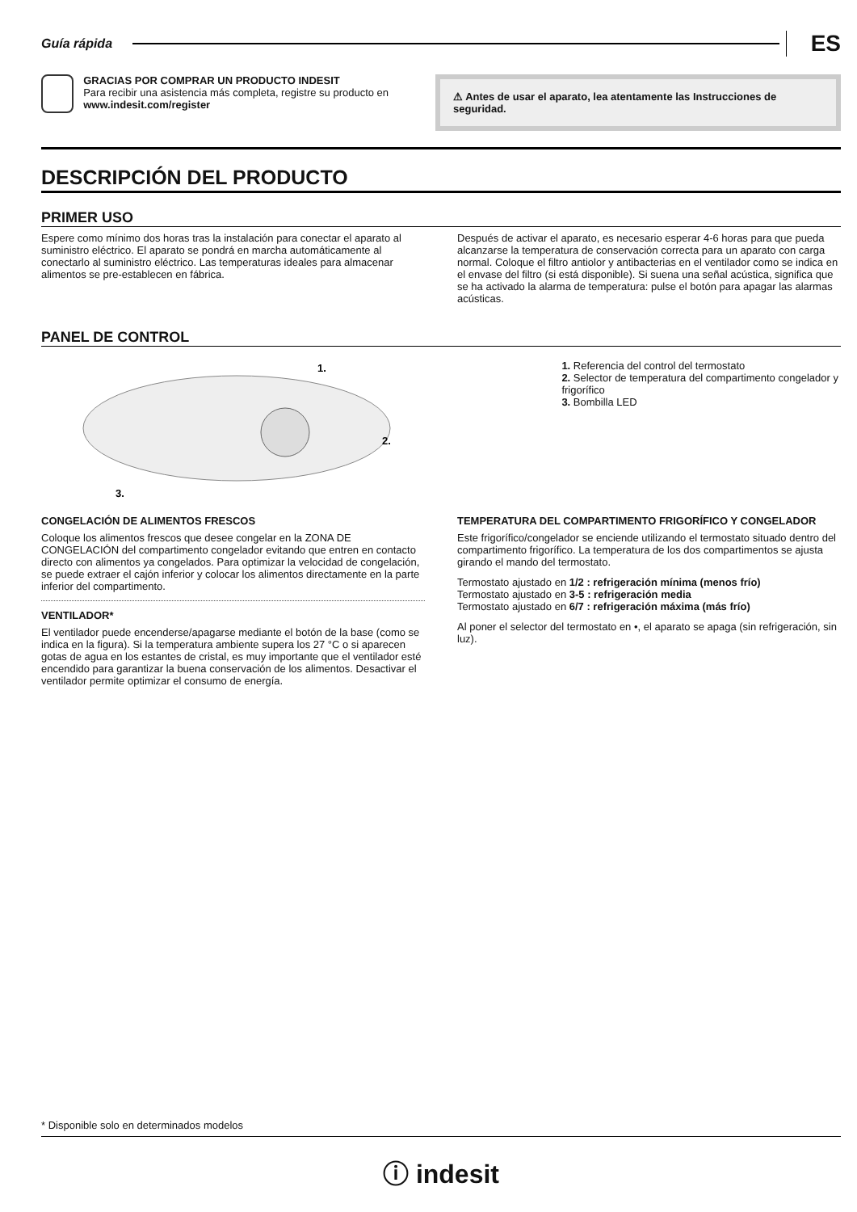Guía rápida
ES
GRACIAS POR COMPRAR UN PRODUCTO INDESIT
Para recibir una asistencia más completa, registre su producto en www.indesit.com/register
⚠ Antes de usar el aparato, lea atentamente las Instrucciones de seguridad.
DESCRIPCIÓN DEL PRODUCTO
PRIMER USO
Espere como mínimo dos horas tras la instalación para conectar el aparato al suministro eléctrico. El aparato se pondrá en marcha automáticamente al conectarlo al suministro eléctrico. Las temperaturas ideales para almacenar alimentos se pre-establecen en fábrica.
Después de activar el aparato, es necesario esperar 4-6 horas para que pueda alcanzarse la temperatura de conservación correcta para un aparato con carga normal. Coloque el filtro antiolor y antibacterias en el ventilador como se indica en el envase del filtro (si está disponible). Si suena una señal acústica, significa que se ha activado la alarma de temperatura: pulse el botón para apagar las alarmas acústicas.
PANEL DE CONTROL
1.
2.
3.
1. Referencia del control del termostato
2. Selector de temperatura del compartimento congelador y frigorífico
3. Bombilla LED
CONGELACIÓN DE ALIMENTOS FRESCOS
Coloque los alimentos frescos que desee congelar en la ZONA DE CONGELACIÓN del compartimento congelador evitando que entren en contacto directo con alimentos ya congelados. Para optimizar la velocidad de congelación, se puede extraer el cajón inferior y colocar los alimentos directamente en la parte inferior del compartimento.
VENTILADOR*
El ventilador puede encenderse/apagarse mediante el botón de la base (como se indica en la figura). Si la temperatura ambiente supera los 27 °C o si aparecen gotas de agua en los estantes de cristal, es muy importante que el ventilador esté encendido para garantizar la buena conservación de los alimentos. Desactivar el ventilador permite optimizar el consumo de energía.
TEMPERATURA DEL COMPARTIMENTO FRIGORÍFICO Y CONGELADOR
Este frigorífico/congelador se enciende utilizando el termostato situado dentro del compartimento frigorífico. La temperatura de los dos compartimentos se ajusta girando el mando del termostato.
Termostato ajustado en 1/2 : refrigeración mínima (menos frío)
Termostato ajustado en 3-5 : refrigeración media
Termostato ajustado en 6/7 : refrigeración máxima (más frío)
Al poner el selector del termostato en •, el aparato se apaga (sin refrigeración, sin luz).
* Disponible solo en determinados modelos
ⓘ indesit